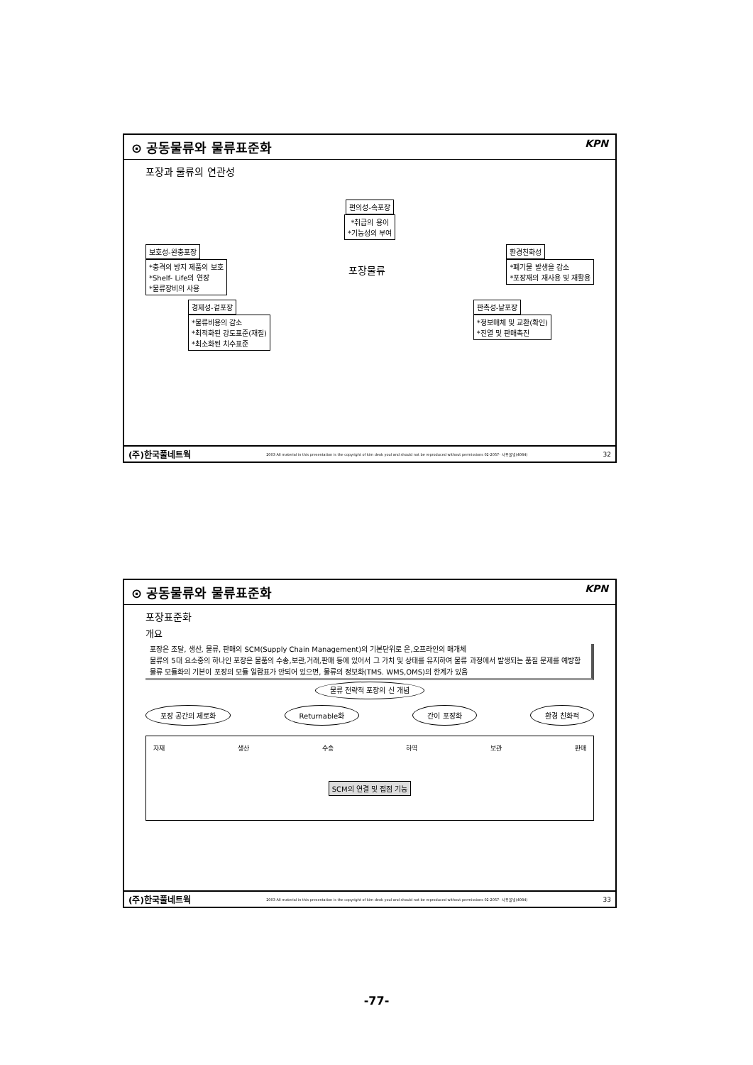⊙ 공동물류와 물류표준화 KPN
포장과 물류의 연관성
편의성-속포장
*취급의 용이
*기능성의 부여
보호성-완충포장
*충격의 방지 제품의 보호
*Shelf- Life의 연장
*물류장비의 사용 포장물류 환경친화성
*폐기물 발생을 감소
*포장재의 재사용 및 재활용
경제성-겉포장
*물류비용의 감소
*최적화된 강도표준(재질)
*최소화된 치수표준 판촉성-낱포장
*정보매체 및 교환(확인)
*진열 및 판매촉진
(주)한국풀네트웍 2003 All material in this presentation is the copyright of kim deok youl and should not be reproduced without permissions 02-2057- 사용물빛(4084) 32
⊙ 공동물류와 물류표준화 KPN
포장표준화
개요
포장은 조달, 생산, 물류, 판매의 SCM(Supply Chain Management)의 기본단위로 온,오프라인의 매개체
물류의 5대 요소중의 하나인 포장은 물품의 수송,보관,거래,판매 등에 있어서 그 가치 및 상태를 유지하여 물류 과정에서 발생되는 품질 문제를 예방함
물류 모듈화의 기본이 포장의 모듈 일람표가 안되어 있으면, 물류의 정보화(TMS. WMS,OMS)의 한계가 있음
물류 전략적 포장의 신 개념
포장 공간의 제로화 Returnable화 간이 포장화 환경 친화적
자재 생산 수송 하역 보관 판매
SCM의 연결 및 접점 기능
(주)한국풀네트웍 2003 All material in this presentation is the copyright of kim deok youl and should not be reproduced without permissions 02-2057- 사용물빛(4084) 33
-77-